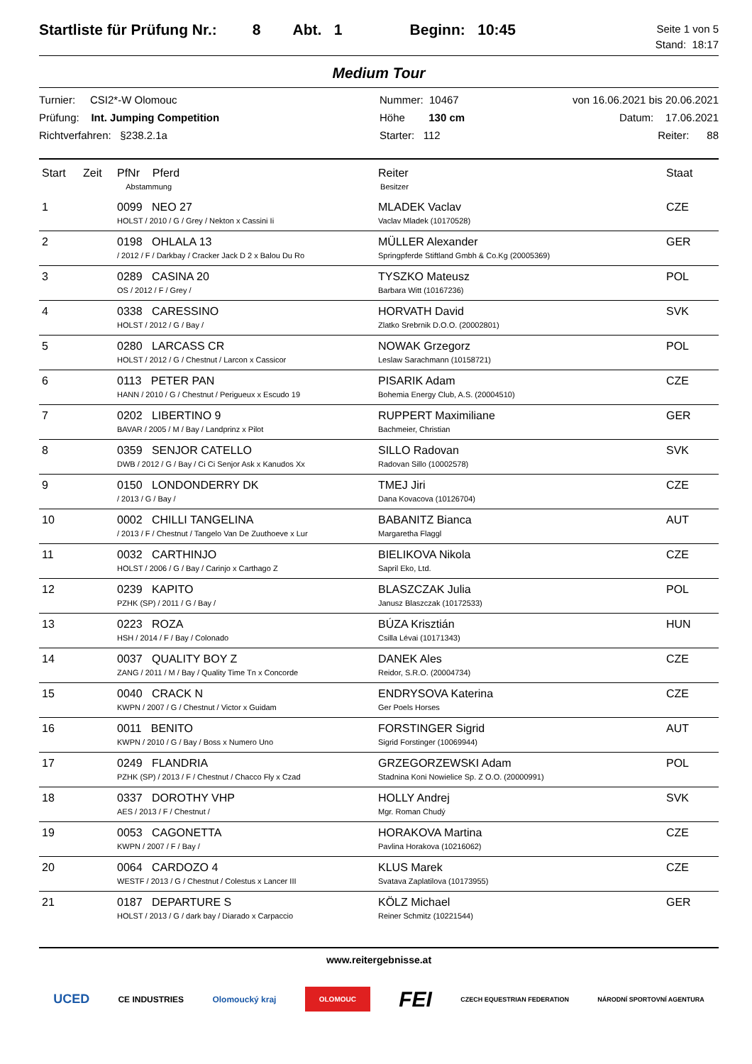Startliste für Prüfung Nr.: 8 Abt. 1 Beginn: 10:45
Seite 1 von 5
Stand: 18:17
Medium Tour
Turnier: CSI2*-W Olomouc
Prüfung: Int. Jumping Competition
Richtverfahren: §238.2.1a
Nummer: 10467
Höhe 130 cm
Starter: 112
von 16.06.2021 bis 20.06.2021
Datum: 17.06.2021
Reiter: 88
| Start | Zeit | PfNr Pferd Abstammung | Reiter Besitzer | Staat |
| --- | --- | --- | --- | --- |
| 1 | | 0099 NEO 27 HOLST / 2010 / G / Grey / Nekton x Cassini Ii | MLADEK Vaclav Vaclav Mladek (10170528) | CZE |
| 2 | | 0198 OHLALA 13 / 2012 / F / Darkbay / Cracker Jack D 2 x Balou Du Ro | MÜLLER Alexander Springpferde Stiftland Gmbh & Co.Kg (20005369) | GER |
| 3 | | 0289 CASINA 20 OS / 2012 / F / Grey / | TYSZKO Mateusz Barbara Witt (10167236) | POL |
| 4 | | 0338 CARESSINO HOLST / 2012 / G / Bay / | HORVATH David Zlatko Srebrnik D.O.O. (20002801) | SVK |
| 5 | | 0280 LARCASS CR HOLST / 2012 / G / Chestnut / Larcon x Cassicor | NOWAK Grzegorz Leslaw Sarachmann (10158721) | POL |
| 6 | | 0113 PETER PAN HANN / 2010 / G / Chestnut / Perigueux x Escudo 19 | PISARIK Adam Bohemia Energy Club, A.S. (20004510) | CZE |
| 7 | | 0202 LIBERTINO 9 BAVAR / 2005 / M / Bay / Landprinz x Pilot | RUPPERT Maximiliane Bachmeier, Christian | GER |
| 8 | | 0359 SENJOR CATELLO DWB / 2012 / G / Bay / Ci Ci Senjor Ask x Kanudos Xx | SILLO Radovan Radovan Sillo (10002578) | SVK |
| 9 | | 0150 LONDONDERRY DK / 2013 / G / Bay / | TMEJ Jiri Dana Kovacova (10126704) | CZE |
| 10 | | 0002 CHILLI TANGELINA / 2013 / F / Chestnut / Tangelo Van De Zuuthoeve x Lur | BABANITZ Bianca Margaretha Flaggl | AUT |
| 11 | | 0032 CARTHINJO HOLST / 2006 / G / Bay / Carinjo x Carthago Z | BIELIKOVA Nikola Sapril Eko, Ltd. | CZE |
| 12 | | 0239 KAPITO PZHK (SP) / 2011 / G / Bay / | BLASZCZAK Julia Janusz Blaszczak (10172533) | POL |
| 13 | | 0223 ROZA HSH / 2014 / F / Bay / Colonado | BÚZA Krisztián Csilla Lévai (10171343) | HUN |
| 14 | | 0037 QUALITY BOY Z ZANG / 2011 / M / Bay / Quality Time Tn x Concorde | DANEK Ales Reidor, S.R.O. (20004734) | CZE |
| 15 | | 0040 CRACK N KWPN / 2007 / G / Chestnut / Victor x Guidam | ENDRYSOVA Katerina Ger Poels Horses | CZE |
| 16 | | 0011 BENITO KWPN / 2010 / G / Bay / Boss x Numero Uno | FORSTINGER Sigrid Sigrid Forstinger (10069944) | AUT |
| 17 | | 0249 FLANDRIA PZHK (SP) / 2013 / F / Chestnut / Chacco Fly x Czad | GRZEGORZEWSKI Adam Stadnina Koni Nowielice Sp. Z O.O. (20000991) | POL |
| 18 | | 0337 DOROTHY VHP AES / 2013 / F / Chestnut / | HOLLY Andrej Mgr. Roman Chudý | SVK |
| 19 | | 0053 CAGONETTA KWPN / 2007 / F / Bay / | HORAKOVA Martina Pavlina Horakova (10216062) | CZE |
| 20 | | 0064 CARDOZO 4 WESTF / 2013 / G / Chestnut / Colestus x Lancer III | KLUS Marek Svatava Zaplatilova (10173955) | CZE |
| 21 | | 0187 DEPARTURE S HOLST / 2013 / G / dark bay / Diarado x Carpaccio | KÖLZ Michael Reiner Schmitz (10221544) | GER |
www.reitergebnisse.at
UCED CE INDUSTRIES Olomoucký kraj OLOMOUC FEI CZECH EQUESTRIAN FEDERATION NÁRODNÍ SPORTOVNÍ AGENTURA